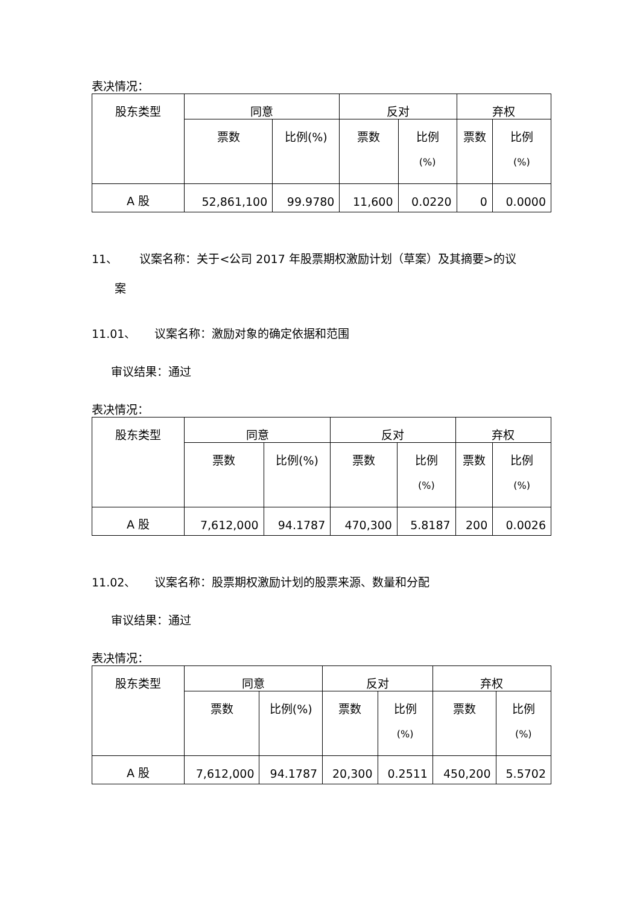表决情况：
| 股东类型 | 同意 | | 反对 | | 弃权 | |
| | 票数 | 比例(%) | 票数 | 比例 (%) | 票数 | 比例 (%) |
| A 股 | 52,861,100 | 99.9780 | 11,600 | 0.0220 | 0 | 0.0000 |
11、 议案名称：关于<公司 2017 年股票期权激励计划（草案）及其摘要>的议
案
11.01、 议案名称：激励对象的确定依据和范围
审议结果：通过
表决情况：
| 股东类型 | 同意 | | 反对 | | 弃权 | |
| | 票数 | 比例(%) | 票数 | 比例 (%) | 票数 | 比例 (%) |
| A 股 | 7,612,000 | 94.1787 | 470,300 | 5.8187 | 200 | 0.0026 |
11.02、 议案名称：股票期权激励计划的股票来源、数量和分配
审议结果：通过
表决情况：
| 股东类型 | 同意 | | 反对 | | 弃权 | |
| | 票数 | 比例(%) | 票数 | 比例 (%) | 票数 | 比例 (%) |
| A 股 | 7,612,000 | 94.1787 | 20,300 | 0.2511 | 450,200 | 5.5702 |